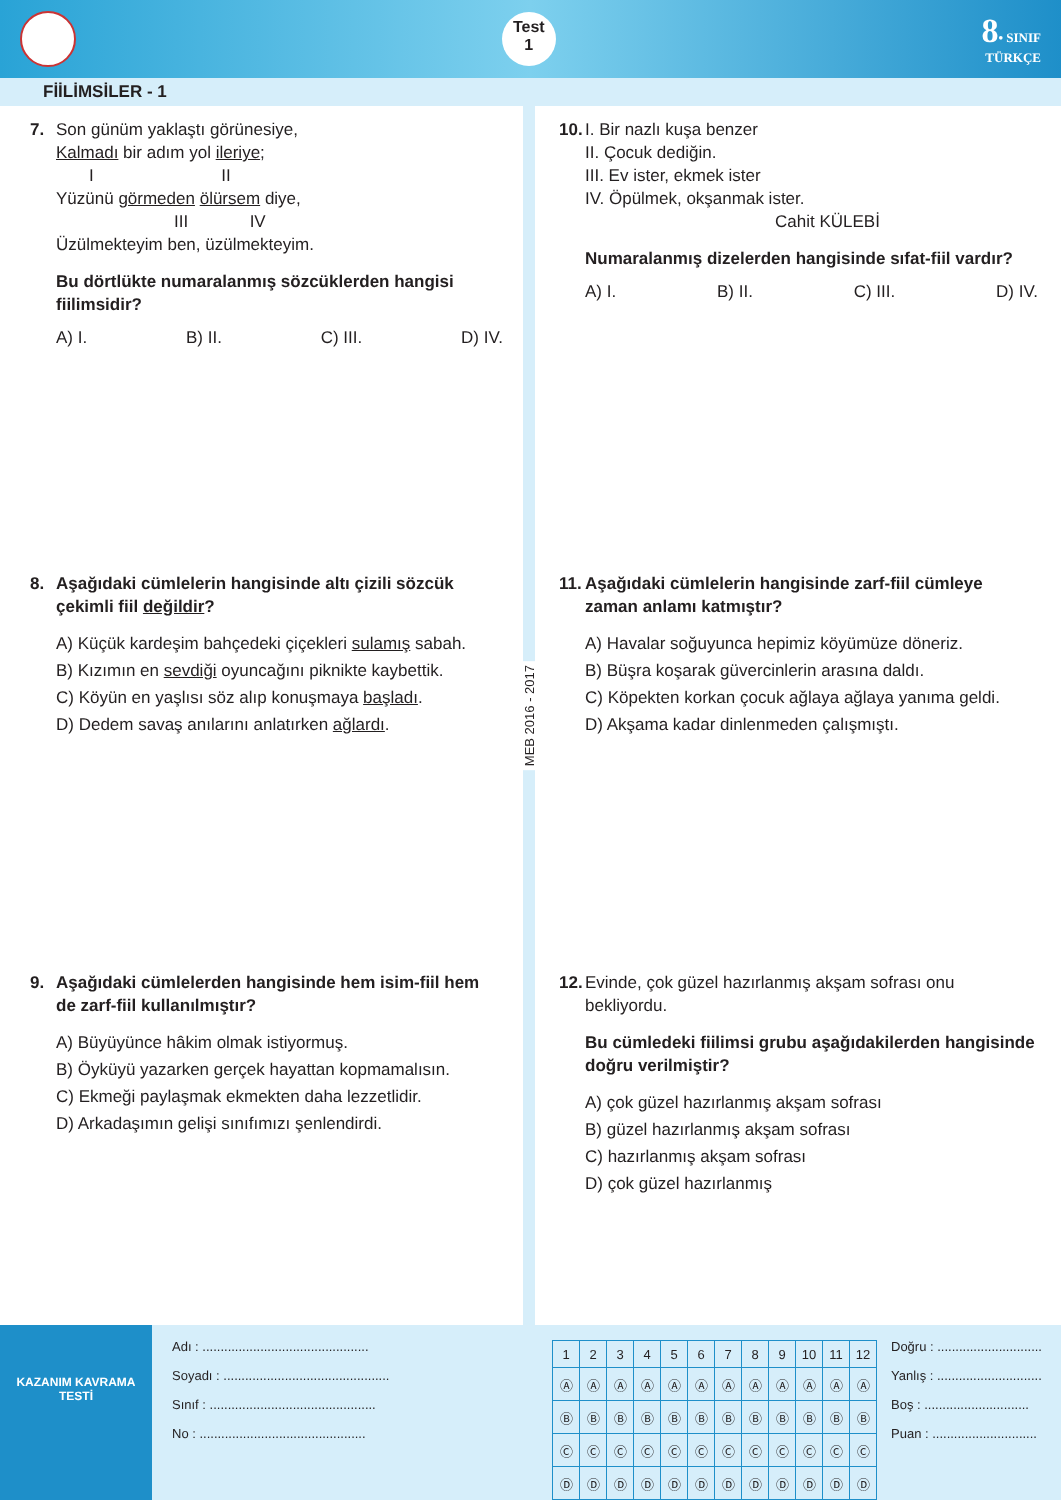Test
1
8• SINIF
TÜRKÇE
FİİLİMSİLER - 1
7. Son günüm yaklaştı görünesiye,
Kalmadı bir adım yol ileriye;
I II
Yüzünü görmeden ölürsem diye,
III IV
Üzülmekteyim ben, üzülmekteyim.
Bu dörtlükte numaralanmış sözcüklerden hangisi fiilimsidir?
A) I. B) II. C) III. D) IV.
8. Aşağıdaki cümlelerin hangisinde altı çizili sözcük çekimli fiil değildir?
A) Küçük kardeşim bahçedeki çiçekleri sulamış sabah.
B) Kızımın en sevdiği oyuncağını piknikte kaybettik.
C) Köyün en yaşlısı söz alıp konuşmaya başladı.
D) Dedem savaş anılarını anlatırken ağlardı.
9. Aşağıdaki cümlelerden hangisinde hem isim-fiil hem de zarf-fiil kullanılmıştır?
A) Büyüyünce hâkim olmak istiyormuş.
B) Öyküyü yazarken gerçek hayattan kopmamalısın.
C) Ekmeği paylaşmak ekmekten daha lezzetlidir.
D) Arkadaşımın gelişi sınıfımızı şenlendirdi.
MEB 2016 - 2017
10. I. Bir nazlı kuşa benzer
II. Çocuk dediğin.
III. Ev ister, ekmek ister
IV. Öpülmek, okşanmak ister.
Cahit KÜLEBİ
Numaralanmış dizelerden hangisinde sıfat-fiil vardır?
A) I. B) II. C) III. D) IV.
11. Aşağıdaki cümlelerin hangisinde zarf-fiil cümleye zaman anlamı katmıştır?
A) Havalar soğuyunca hepimiz köyümüze döneriz.
B) Büşra koşarak güvercinlerin arasına daldı.
C) Köpekten korkan çocuk ağlaya ağlaya yanıma geldi.
D) Akşama kadar dinlenmeden çalışmıştı.
12. Evinde, çok güzel hazırlanmış akşam sofrası onu bekliyordu.
Bu cümledeki fiilimsi grubu aşağıdakilerden hangisinde doğru verilmiştir?
A) çok güzel hazırlanmış akşam sofrası
B) güzel hazırlanmış akşam sofrası
C) hazırlanmış akşam sofrası
D) çok güzel hazırlanmış
KAZANIM KAVRAMA TESTİ
Adı : ..............................................
Soyadı : ..............................................
Sınıf : ..............................................
No : ..............................................
| 1 | 2 | 3 | 4 | 5 | 6 | 7 | 8 | 9 | 10 | 11 | 12 |
| Ⓐ | Ⓐ | Ⓐ | Ⓐ | Ⓐ | Ⓐ | Ⓐ | Ⓐ | Ⓐ | Ⓐ | Ⓐ | Ⓐ |
| Ⓑ | Ⓑ | Ⓑ | Ⓑ | Ⓑ | Ⓑ | Ⓑ | Ⓑ | Ⓑ | Ⓑ | Ⓑ | Ⓑ |
| Ⓒ | Ⓒ | Ⓒ | Ⓒ | Ⓒ | Ⓒ | Ⓒ | Ⓒ | Ⓒ | Ⓒ | Ⓒ | Ⓒ |
| Ⓓ | Ⓓ | Ⓓ | Ⓓ | Ⓓ | Ⓓ | Ⓓ | Ⓓ | Ⓓ | Ⓓ | Ⓓ | Ⓓ |
Doğru : .............................
Yanlış : .............................
Boş : .............................
Puan : .............................